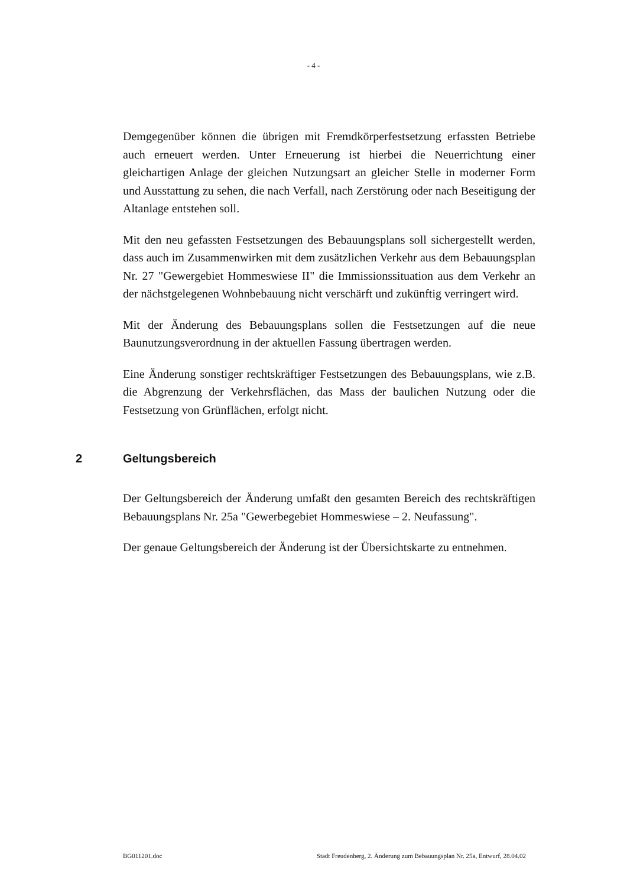- 4 -
Demgegenüber können die übrigen mit Fremdkörperfestsetzung erfassten Betriebe auch erneuert werden. Unter Erneuerung ist hierbei die Neuerrichtung einer gleichartigen Anlage der gleichen Nutzungsart an gleicher Stelle in moderner Form und Ausstattung zu sehen, die nach Verfall, nach Zerstörung oder nach Beseitigung der Altanlage entstehen soll.
Mit den neu gefassten Festsetzungen des Bebauungsplans soll sichergestellt werden, dass auch im Zusammenwirken mit dem zusätzlichen Verkehr aus dem Bebauungsplan Nr. 27 "Gewergebiet Hommeswiese II" die Immissionssituation aus dem Verkehr an der nächstgelegenen Wohnbebauung nicht verschärft und zukünftig verringert wird.
Mit der Änderung des Bebauungsplans sollen die Festsetzungen auf die neue Baunutzungsverordnung in der aktuellen Fassung übertragen werden.
Eine Änderung sonstiger rechtskräftiger Festsetzungen des Bebauungsplans, wie z.B. die Abgrenzung der Verkehrsflächen, das Mass der baulichen Nutzung oder die Festsetzung von Grünflächen, erfolgt nicht.
2 Geltungsbereich
Der Geltungsbereich der Änderung umfaßt den gesamten Bereich des rechtskräftigen Bebauungsplans Nr. 25a "Gewerbegebiet Hommeswiese – 2. Neufassung".
Der genaue Geltungsbereich der Änderung ist der Übersichtskarte zu entnehmen.
BG011201.doc Stadt Freudenberg, 2. Änderung zum Bebauungsplan Nr. 25a, Entwurf, 28.04.02